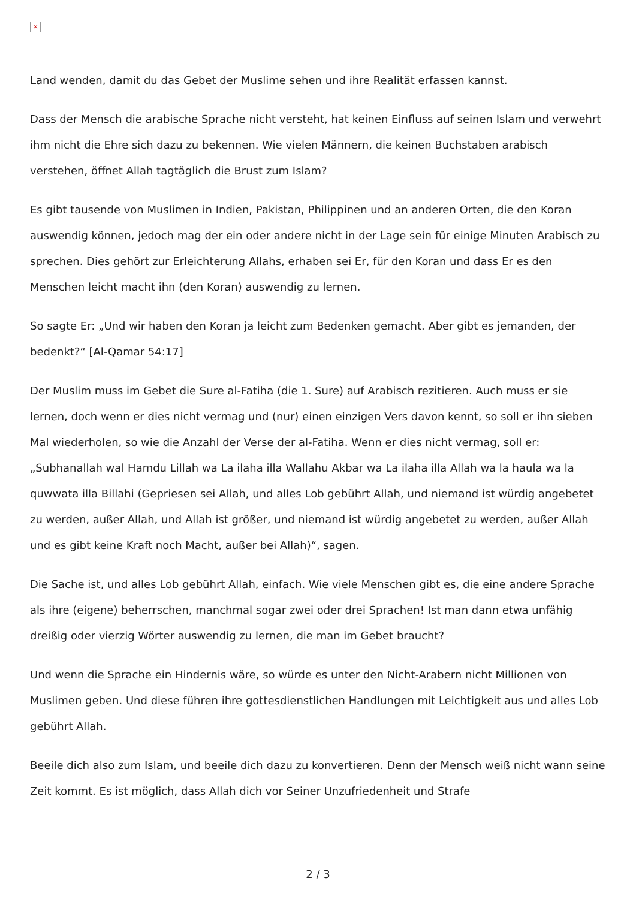×
Land wenden, damit du das Gebet der Muslime sehen und ihre Realität erfassen kannst.
Dass der Mensch die arabische Sprache nicht versteht, hat keinen Einfluss auf seinen Islam und verwehrt ihm nicht die Ehre sich dazu zu bekennen. Wie vielen Männern, die keinen Buchstaben arabisch verstehen, öffnet Allah tagtäglich die Brust zum Islam?
Es gibt tausende von Muslimen in Indien, Pakistan, Philippinen und an anderen Orten, die den Koran auswendig können, jedoch mag der ein oder andere nicht in der Lage sein für einige Minuten Arabisch zu sprechen. Dies gehört zur Erleichterung Allahs, erhaben sei Er, für den Koran und dass Er es den Menschen leicht macht ihn (den Koran) auswendig zu lernen.
So sagte Er: „Und wir haben den Koran ja leicht zum Bedenken gemacht. Aber gibt es jemanden, der bedenkt?“ [Al-Qamar 54:17]
Der Muslim muss im Gebet die Sure al-Fatiha (die 1. Sure) auf Arabisch rezitieren. Auch muss er sie lernen, doch wenn er dies nicht vermag und (nur) einen einzigen Vers davon kennt, so soll er ihn sieben Mal wiederholen, so wie die Anzahl der Verse der al-Fatiha. Wenn er dies nicht vermag, soll er: „Subhanallah wal Hamdu Lillah wa La ilaha illa Wallahu Akbar wa La ilaha illa Allah wa la haula wa la quwwata illa Billahi (Gepriesen sei Allah, und alles Lob gebührt Allah, und niemand ist würdig angebetet zu werden, außer Allah, und Allah ist größer, und niemand ist würdig angebetet zu werden, außer Allah und es gibt keine Kraft noch Macht, außer bei Allah)“, sagen.
Die Sache ist, und alles Lob gebührt Allah, einfach. Wie viele Menschen gibt es, die eine andere Sprache als ihre (eigene) beherrschen, manchmal sogar zwei oder drei Sprachen! Ist man dann etwa unfähig dreißig oder vierzig Wörter auswendig zu lernen, die man im Gebet braucht?
Und wenn die Sprache ein Hindernis wäre, so würde es unter den Nicht-Arabern nicht Millionen von Muslimen geben. Und diese führen ihre gottesdienstlichen Handlungen mit Leichtigkeit aus und alles Lob gebührt Allah.
Beeile dich also zum Islam, und beeile dich dazu zu konvertieren. Denn der Mensch weiß nicht wann seine Zeit kommt. Es ist möglich, dass Allah dich vor Seiner Unzufriedenheit und Strafe
2 / 3